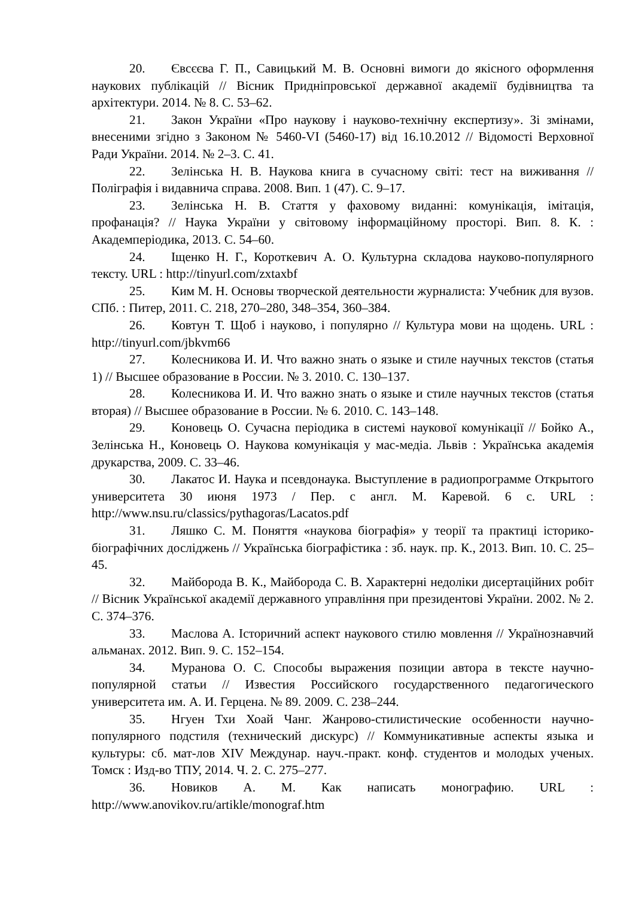20. Євсєєва Г. П., Савицький М. В. Основні вимоги до якісного оформлення наукових публікацій // Вісник Придніпровської державної академії будівництва та архітектури. 2014. № 8. С. 53–62.
21. Закон України «Про наукову і науково-технічну експертизу». Зі змінами, внесеними згідно з Законом № 5460-VI (5460-17) від 16.10.2012 // Відомості Верховної Ради України. 2014. № 2–3. С. 41.
22. Зелінська Н. В. Наукова книга в сучасному світі: тест на виживання // Поліграфія і видавнича справа. 2008. Вип. 1 (47). С. 9–17.
23. Зелінська Н. В. Стаття у фаховому виданні: комунікація, імітація, профанація? // Наука України у світовому інформаційному просторі. Вип. 8. К. : Академперіодика, 2013. С. 54–60.
24. Іщенко Н. Г., Короткевич А. О. Культурна складова науково-популярного тексту. URL : http://tinyurl.com/zxtaxbf
25. Ким М. Н. Основы творческой деятельности журналиста: Учебник для вузов. СПб. : Питер, 2011. С. 218, 270–280, 348–354, 360–384.
26. Ковтун Т. Щоб і науково, і популярно // Культура мови на щодень. URL : http://tinyurl.com/jbkvm66
27. Колесникова И. И. Что важно знать о языке и стиле научных текстов (статья 1) // Высшее образование в России. № 3. 2010. С. 130–137.
28. Колесникова И. И. Что важно знать о языке и стиле научных текстов (статья вторая) // Высшее образование в России. № 6. 2010. С. 143–148.
29. Коновець О. Сучасна періодика в системі наукової комунікації // Бойко А., Зелінська Н., Коновець О. Наукова комунікація у мас-медіа. Львів : Українська академія друкарства, 2009. С. 33–46.
30. Лакатос И. Наука и псевдонаука. Выступление в радиопрограмме Открытого университета 30 июня 1973 / Пер. с англ. М. Каревой. 6 с. URL : http://www.nsu.ru/classics/pythagoras/Lacatos.pdf
31. Ляшко С. М. Поняття «наукова біографія» у теорії та практиці історико-біографічних досліджень // Українська біографістика : зб. наук. пр. К., 2013. Вип. 10. С. 25–45.
32. Майборода В. К., Майборода С. В. Характерні недоліки дисертаційних робіт // Вісник Української академії державного управління при президентові України. 2002. № 2. С. 374–376.
33. Маслова А. Історичний аспект наукового стилю мовлення // Українознавчий альманах. 2012. Вип. 9. С. 152–154.
34. Муранова О. С. Способы выражения позиции автора в тексте научно-популярной статьи // Известия Российского государственного педагогического университета им. А. И. Герцена. № 89. 2009. С. 238–244.
35. Нгуен Тхи Хоай Чанг. Жанрово-стилистические особенности научно-популярного подстиля (технический дискурс) // Коммуникативные аспекты языка и культуры: сб. мат-лов XIV Междунар. науч.-практ. конф. студентов и молодых ученых. Томск : Изд-во ТПУ, 2014. Ч. 2. С. 275–277.
36. Новиков А. М. Как написать монографию. URL : http://www.anovikov.ru/artikle/monograf.htm